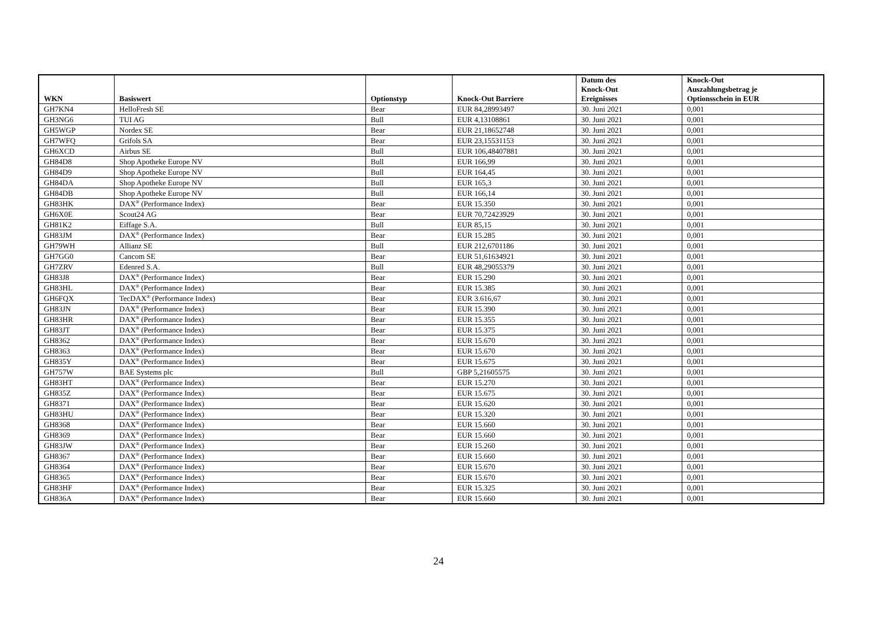| WKN | Basiswert | Optionstyp | Knock-Out Barriere | Datum des Knock-Out Ereignisses | Knock-Out Auszahlungsbetrag je Optionsschein in EUR |
| --- | --- | --- | --- | --- | --- |
| GH7KN4 | HelloFresh SE | Bear | EUR 84,28993497 | 30. Juni 2021 | 0,001 |
| GH3NG6 | TUI AG | Bull | EUR 4,13108861 | 30. Juni 2021 | 0,001 |
| GH5WGP | Nordex SE | Bear | EUR 21,18652748 | 30. Juni 2021 | 0,001 |
| GH7WFQ | Grifols SA | Bear | EUR 23,15531153 | 30. Juni 2021 | 0,001 |
| GH6XCD | Airbus SE | Bull | EUR 106,48407881 | 30. Juni 2021 | 0,001 |
| GH84D8 | Shop Apotheke Europe NV | Bull | EUR 166,99 | 30. Juni 2021 | 0,001 |
| GH84D9 | Shop Apotheke Europe NV | Bull | EUR 164,45 | 30. Juni 2021 | 0,001 |
| GH84DA | Shop Apotheke Europe NV | Bull | EUR 165,3 | 30. Juni 2021 | 0,001 |
| GH84DB | Shop Apotheke Europe NV | Bull | EUR 166,14 | 30. Juni 2021 | 0,001 |
| GH83HK | DAX<sup>®</sup> (Performance Index) | Bear | EUR 15.350 | 30. Juni 2021 | 0,001 |
| GH6X0E | Scout24 AG | Bear | EUR 70,72423929 | 30. Juni 2021 | 0,001 |
| GH81K2 | Eiffage S.A. | Bull | EUR 85,15 | 30. Juni 2021 | 0,001 |
| GH83JM | DAX<sup>®</sup> (Performance Index) | Bear | EUR 15.285 | 30. Juni 2021 | 0,001 |
| GH79WH | Allianz SE | Bull | EUR 212,6701186 | 30. Juni 2021 | 0,001 |
| GH7GG0 | Cancom SE | Bear | EUR 51,61634921 | 30. Juni 2021 | 0,001 |
| GH7ZRV | Edenred S.A. | Bull | EUR 48,29055379 | 30. Juni 2021 | 0,001 |
| GH83J8 | DAX<sup>®</sup> (Performance Index) | Bear | EUR 15.290 | 30. Juni 2021 | 0,001 |
| GH83HL | DAX<sup>®</sup> (Performance Index) | Bear | EUR 15.385 | 30. Juni 2021 | 0,001 |
| GH6FQX | TecDAX<sup>®</sup> (Performance Index) | Bear | EUR 3.616,67 | 30. Juni 2021 | 0,001 |
| GH83JN | DAX<sup>®</sup> (Performance Index) | Bear | EUR 15.390 | 30. Juni 2021 | 0,001 |
| GH83HR | DAX<sup>®</sup> (Performance Index) | Bear | EUR 15.355 | 30. Juni 2021 | 0,001 |
| GH83JT | DAX<sup>®</sup> (Performance Index) | Bear | EUR 15.375 | 30. Juni 2021 | 0,001 |
| GH8362 | DAX<sup>®</sup> (Performance Index) | Bear | EUR 15.670 | 30. Juni 2021 | 0,001 |
| GH8363 | DAX<sup>®</sup> (Performance Index) | Bear | EUR 15.670 | 30. Juni 2021 | 0,001 |
| GH835Y | DAX<sup>®</sup> (Performance Index) | Bear | EUR 15.675 | 30. Juni 2021 | 0,001 |
| GH757W | BAE Systems plc | Bull | GBP 5,21605575 | 30. Juni 2021 | 0,001 |
| GH83HT | DAX<sup>®</sup> (Performance Index) | Bear | EUR 15.270 | 30. Juni 2021 | 0,001 |
| GH835Z | DAX<sup>®</sup> (Performance Index) | Bear | EUR 15.675 | 30. Juni 2021 | 0,001 |
| GH8371 | DAX<sup>®</sup> (Performance Index) | Bear | EUR 15.620 | 30. Juni 2021 | 0,001 |
| GH83HU | DAX<sup>®</sup> (Performance Index) | Bear | EUR 15.320 | 30. Juni 2021 | 0,001 |
| GH8368 | DAX<sup>®</sup> (Performance Index) | Bear | EUR 15.660 | 30. Juni 2021 | 0,001 |
| GH8369 | DAX<sup>®</sup> (Performance Index) | Bear | EUR 15.660 | 30. Juni 2021 | 0,001 |
| GH83JW | DAX<sup>®</sup> (Performance Index) | Bear | EUR 15.260 | 30. Juni 2021 | 0,001 |
| GH8367 | DAX<sup>®</sup> (Performance Index) | Bear | EUR 15.660 | 30. Juni 2021 | 0,001 |
| GH8364 | DAX<sup>®</sup> (Performance Index) | Bear | EUR 15.670 | 30. Juni 2021 | 0,001 |
| GH8365 | DAX<sup>®</sup> (Performance Index) | Bear | EUR 15.670 | 30. Juni 2021 | 0,001 |
| GH83HF | DAX<sup>®</sup> (Performance Index) | Bear | EUR 15.325 | 30. Juni 2021 | 0,001 |
| GH836A | DAX<sup>®</sup> (Performance Index) | Bear | EUR 15.660 | 30. Juni 2021 | 0,001 |
24